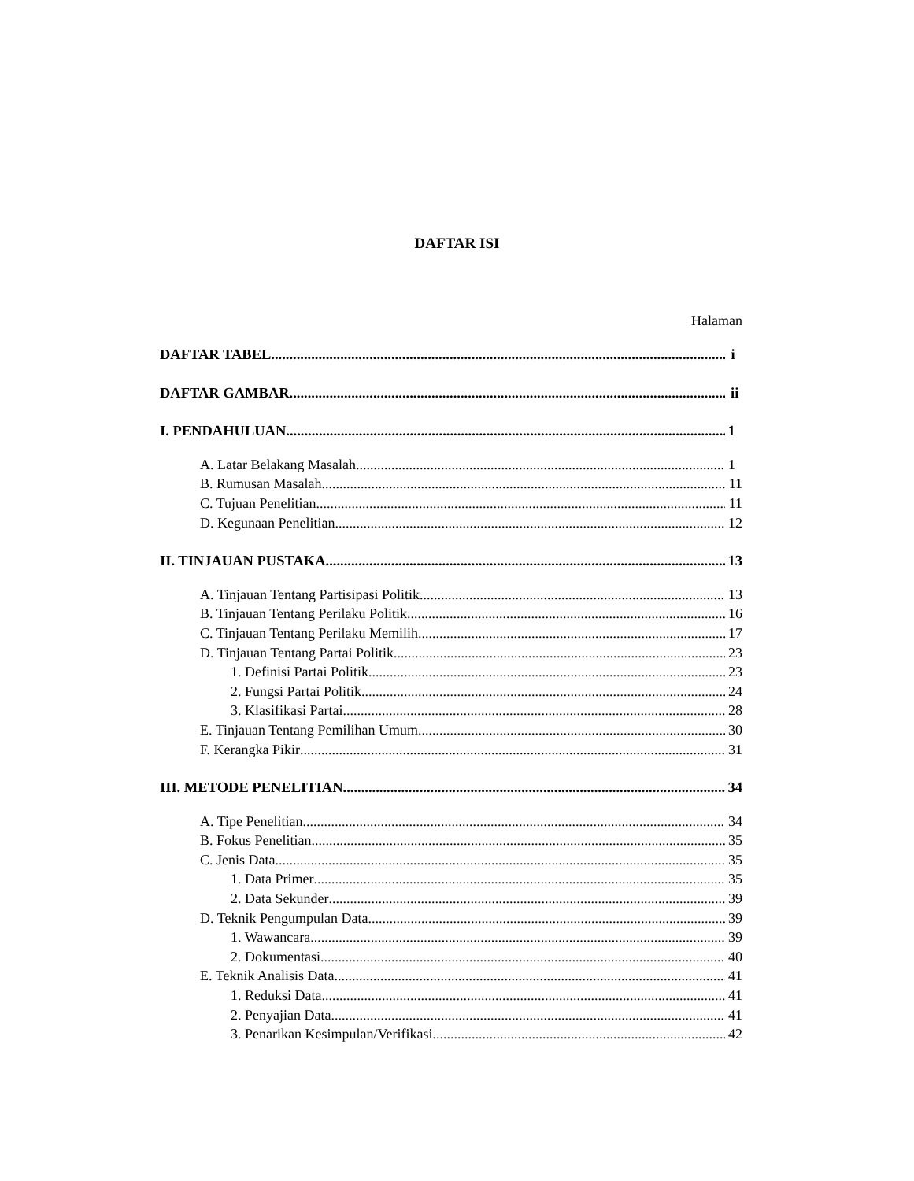DAFTAR ISI
Halaman
DAFTAR TABEL i
DAFTAR GAMBAR ii
I. PENDAHULUAN 1
A. Latar Belakang Masalah 1
B. Rumusan Masalah 11
C. Tujuan Penelitian 11
D. Kegunaan Penelitian 12
II. TINJAUAN PUSTAKA 13
A. Tinjauan Tentang Partisipasi Politik 13
B. Tinjauan Tentang Perilaku Politik 16
C. Tinjauan Tentang Perilaku Memilih 17
D. Tinjauan Tentang Partai Politik 23
1. Definisi Partai Politik 23
2. Fungsi Partai Politik 24
3. Klasifikasi Partai 28
E. Tinjauan Tentang Pemilihan Umum 30
F. Kerangka Pikir 31
III. METODE PENELITIAN 34
A. Tipe Penelitian 34
B. Fokus Penelitian 35
C. Jenis Data 35
1. Data Primer 35
2. Data Sekunder 39
D. Teknik Pengumpulan Data 39
1. Wawancara 39
2. Dokumentasi 40
E. Teknik Analisis Data 41
1. Reduksi Data 41
2. Penyajian Data 41
3. Penarikan Kesimpulan/Verifikasi 42